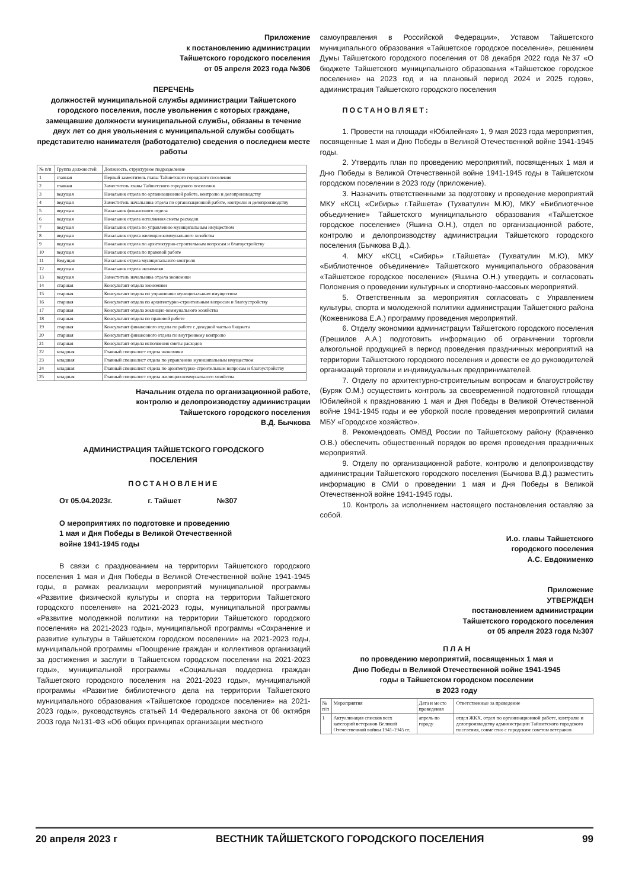Приложение
к постановлению администрации
Тайшетского городского поселения
от 05 апреля 2023 года №306
ПЕРЕЧЕНЬ
должностей муниципальной службы администрации Тайшетского городского поселения, после увольнения с которых граждане, замещавшие должности муниципальной службы, обязаны в течение двух лет со дня увольнения с муниципальной службы сообщать представителю нанимателя (работодателю) сведения о последнем месте работы
| № п/п | Группа должностей | Должность, структурное подразделение |
| --- | --- | --- |
| 1 | главная | Первый заместитель главы Тайшетского городского поселения |
| 2 | главная | Заместитель главы Тайшетского городского поселения |
| 3 | ведущая | Начальник отдела по организационной работе, контролю и делопроизводству |
| 4 | ведущая | Заместитель начальника отдела по организационной работе, контролю и делопроизводству |
| 5 | ведущая | Начальник финансового отдела |
| 6 | ведущая | Начальник отдела исполнения сметы расходов |
| 7 | ведущая | Начальник отдела по управлению муниципальным имуществом |
| 8 | ведущая | Начальник отдела жилищно-коммунального хозяйства |
| 9 | ведущая | Начальник отдела по архитектурно-строительным вопросам и благоустройству |
| 10 | ведущая | Начальник отдела по правовой работе |
| 11 | Ведущая | Начальник отдела муниципального контроля |
| 12 | ведущая | Начальник отдела экономики |
| 13 | ведущая | Заместитель начальника отдела экономики |
| 14 | старшая | Консультант отдела экономики |
| 15 | старшая | Консультант отдела по управлению муниципальным имуществом |
| 16 | старшая | Консультант отдела по архитектурно-строительным вопросам и благоустройству |
| 17 | старшая | Консультант отдела жилищно-коммунального хозяйства |
| 18 | старшая | Консультант отдела по правовой работе |
| 19 | старшая | Консультант финансового отдела по работе с доходной частью бюджета |
| 20 | старшая | Консультант финансового отдела по внутреннему контролю |
| 21 | старшая | Консультант отдела исполнения сметы расходов |
| 22 | младшая | Главный специалист отдела экономики |
| 23 | младшая | Главный специалист отдела по управлению муниципальным имуществом |
| 24 | младшая | Главный специалист отдела по архитектурно-строительным вопросам и благоустройству |
| 25 | младшая | Главный специалист отдела жилищно-коммунального хозяйства |
Начальник отдела по организационной работе,
контролю и делопроизводству администрации
Тайшетского городского поселения
В.Д. Бычкова
АДМИНИСТРАЦИЯ ТАЙШЕТСКОГО ГОРОДСКОГО
ПОСЕЛЕНИЯ
ПОСТАНОВЛЕНИЕ
От 05.04.2023г. г. Тайшет №307
О мероприятиях по подготовке и проведению
1 мая и Дня Победы в Великой Отечественной
войне 1941-1945 годы
В связи с празднованием на территории Тайшетского городского поселения 1 мая и Дня Победы в Великой Отечественной войне 1941-1945 годы, в рамках реализации мероприятий муниципальной программы «Развитие физической культуры и спорта на территории Тайшетского городского поселения» на 2021-2023 годы, муниципальной программы «Развитие молодежной политики на территории Тайшетского городского поселения» на 2021-2023 годы», муниципальной программы «Сохранение и развитие культуры в Тайшетском городском поселении» на 2021-2023 годы, муниципальной программы «Поощрение граждан и коллективов организаций за достижения и заслуги в Тайшетском городском поселении на 2021-2023 годы», муниципальной программы «Социальная поддержка граждан Тайшетского городского поселения на 2021-2023 годы», муниципальной программы «Развитие библиотечного дела на территории Тайшетского муниципального образования «Тайшетское городское поселение» на 2021-2023 годы», руководствуясь статьей 14 Федерального закона от 06 октября 2003 года №131-ФЗ «Об общих принципах организации местного
самоуправления в Российской Федерации», Уставом Тайшетского муниципального образования «Тайшетское городское поселение», решением Думы Тайшетского городского поселения от 08 декабря 2022 года №37 «О бюджете Тайшетского муниципального образования «Тайшетское городское поселение» на 2023 год и на плановый период 2024 и 2025 годов», администрация Тайшетского городского поселения
ПОСТАНОВЛЯЕТ:
1. Провести на площади «Юбилейная» 1, 9 мая 2023 года мероприятия, посвященные 1 мая и Дню Победы в Великой Отечественной войне 1941-1945 годы.
2. Утвердить план по проведению мероприятий, посвященных 1 мая и Дню Победы в Великой Отечественной войне 1941-1945 годы в Тайшетском городском поселении в 2023 году (приложение).
3. Назначить ответственными за подготовку и проведение мероприятий МКУ «КСЦ «Сибирь» г.Тайшета» (Тухватулин М.Ю), МКУ «Библиотечное объединение» Тайшетского муниципального образования «Тайшетское городское поселение» (Яшина О.Н.), отдел по организационной работе, контролю и делопроизводству администрации Тайшетского городского поселения (Бычкова В.Д.).
4. МКУ «КСЦ «Сибирь» г.Тайшета» (Тухватулин М.Ю), МКУ «Библиотечное объединение» Тайшетского муниципального образования «Тайшетское городское поселение» (Яшина О.Н.) утвердить и согласовать Положения о проведении культурных и спортивно-массовых мероприятий.
5. Ответственным за мероприятия согласовать с Управлением культуры, спорта и молодежной политики администрации Тайшетского района (Кожевникова Е.А.) программу проведения мероприятий.
6. Отделу экономики администрации Тайшетского городского поселения (Грешилов А.А.) подготовить информацию об ограничении торговли алкогольной продукцией в период проведения праздничных мероприятий на территории Тайшетского городского поселения и довести ее до руководителей организаций торговли и индивидуальных предпринимателей.
7. Отделу по архитектурно-строительным вопросам и благоустройству (Буряк О.М.) осуществить контроль за своевременной подготовкой площади Юбилейной к празднованию 1 мая и Дня Победы в Великой Отечественной войне 1941-1945 годы и ее уборкой после проведения мероприятий силами МБУ «Городское хозяйство».
8. Рекомендовать ОМВД России по Тайшетскому району (Кравченко О.В.) обеспечить общественный порядок во время проведения праздничных мероприятий.
9. Отделу по организационной работе, контролю и делопроизводству администрации Тайшетского городского поселения (Бычкова В.Д.) разместить информацию в СМИ о проведении 1 мая и Дня Победы в Великой Отечественной войне 1941-1945 годы.
10. Контроль за исполнением настоящего постановления оставляю за собой.
И.о. главы Тайшетского
городского поселения
А.С. Евдокименко
Приложение
УТВЕРЖДЕН
постановлением администрации
Тайшетского городского поселения
от 05 апреля 2023 года №307
П Л А Н
по проведению мероприятий, посвященных 1 мая и
Дню Победы в Великой Отечественной войне 1941-1945
годы в Тайшетском городском поселении
в 2023 году
| № п/п | Мероприятия | Дата и место проведения | Ответственные за проведение |
| --- | --- | --- | --- |
| 1 | Актуализация списков всех категорий ветеранов Великой Отечественной войны 1941-1945 гг. | апрель по городу | отдел ЖКХ, отдел по организационной работе, контролю и делопроизводству администрации Тайшетского городского поселения, совместно с городским советом ветеранов |
20 апреля 2023 г ВЕСТНИК ТАЙШЕТСКОГО ГОРОДСКОГО ПОСЕЛЕНИЯ 99